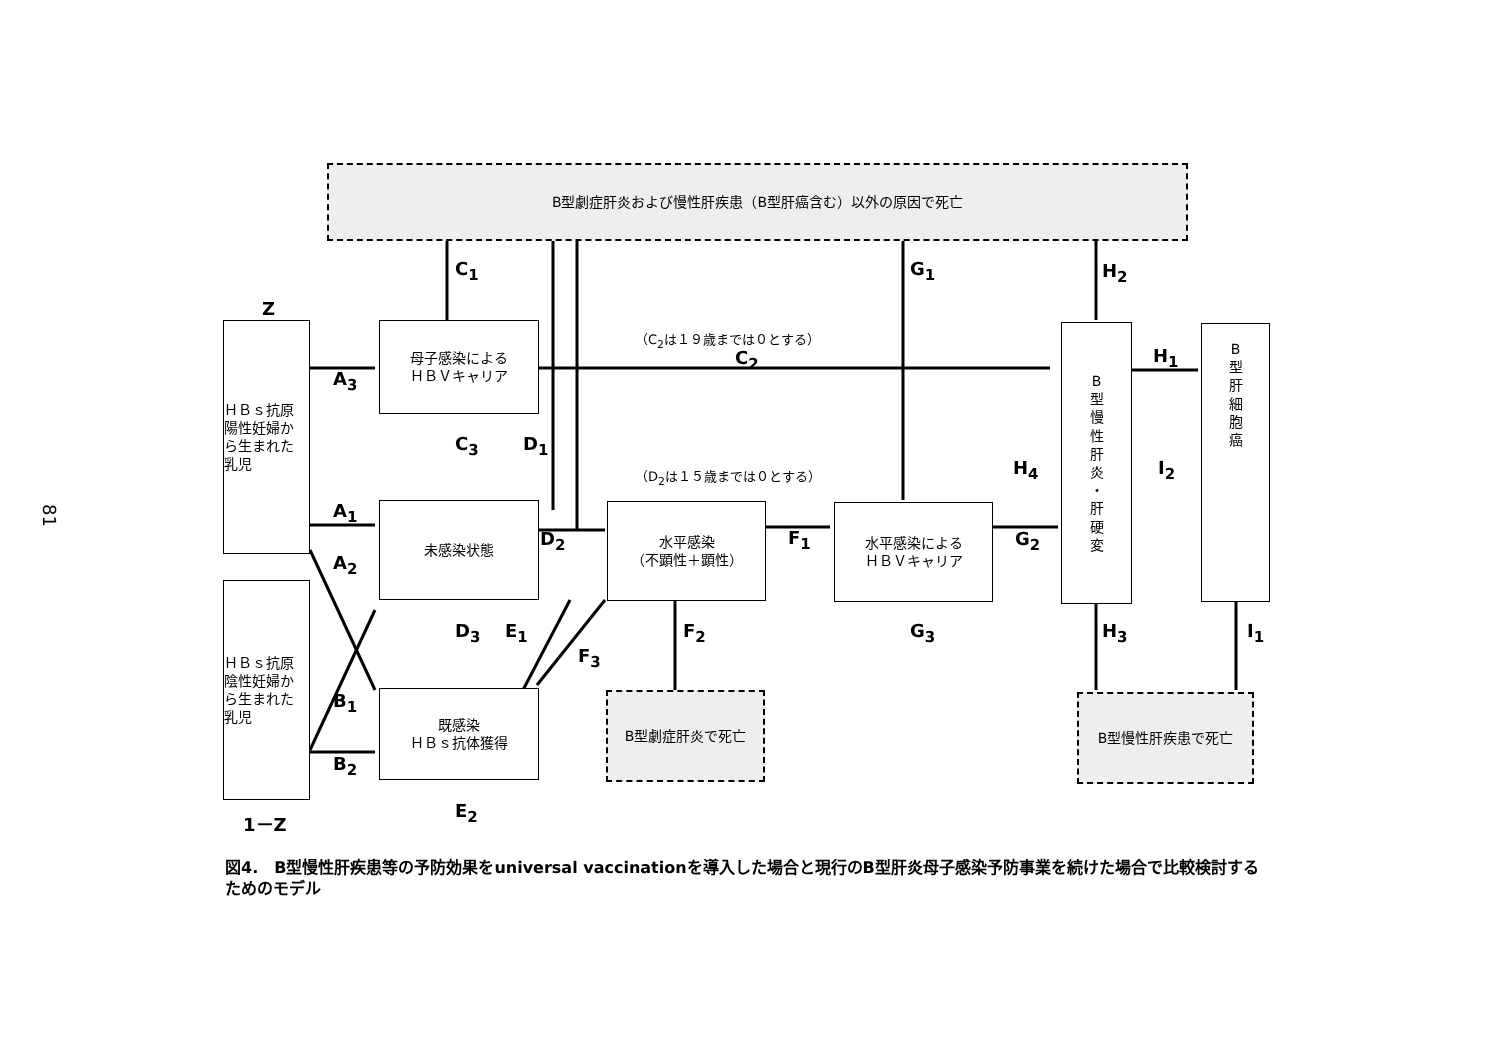81
B型劇症肝炎および慢性肝疾患（B型肝癌含む）以外の原因で死亡
Z
ＨＢｓ抗原
陽性妊婦か
ら生まれた
乳児
ＨＢｓ抗原
陰性妊婦か
ら生まれた
乳児
1－Z
母子感染による
ＨＢＶキャリア
未感染状態
既感染
ＨＢｓ抗体獲得
水平感染
（不顕性＋顕性）
水平感染による
ＨＢＶキャリア
B
型
慢
性
肝
炎
・
肝
硬
変
B
型
肝
細
胞
癌
B型劇症肝炎で死亡 B型慢性肝疾患で死亡
（C<sub>2</sub>は１９歳までは０とする）
（D<sub>2</sub>は１５歳までは０とする）
C<sub>1</sub>
C<sub>2</sub>
C<sub>3</sub> D<sub>1</sub>
D<sub>2</sub>
D<sub>3</sub> E<sub>1</sub>
E<sub>2</sub>
A<sub>3</sub>
A<sub>1</sub>
A<sub>2</sub>
B<sub>1</sub>
B<sub>2</sub>
F<sub>1</sub>
F<sub>2</sub>
F<sub>3</sub>
G<sub>1</sub>
G<sub>2</sub>
G<sub>3</sub>
H<sub>1</sub>
H<sub>2</sub>
H<sub>3</sub>
H<sub>4</sub>
I<sub>1</sub>
I<sub>2</sub>
図4.　B型慢性肝疾患等の予防効果をuniversal vaccinationを導入した場合と現行のB型肝炎母子感染予防事業を続けた場合で比較検討するためのモデル